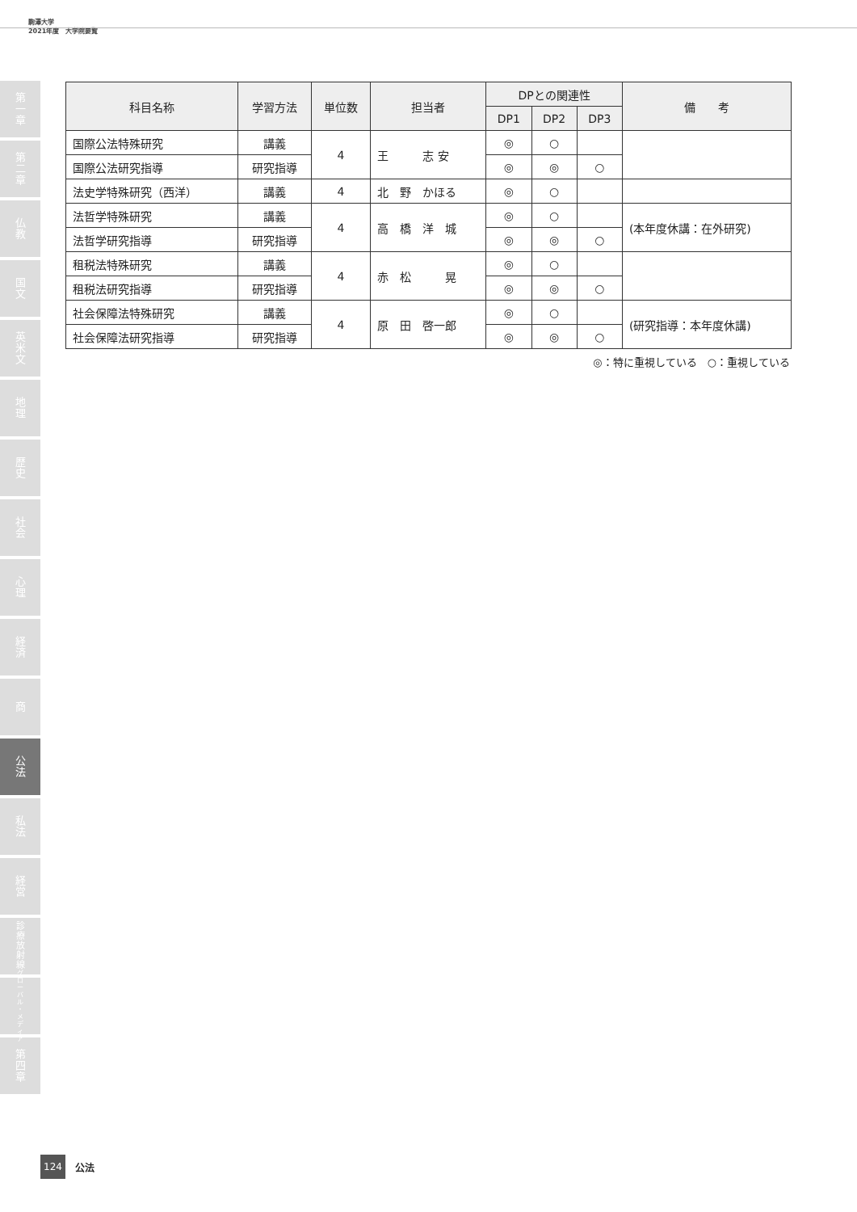駒澤大学
2021年度　大学院要覧
第
一
章
第
二
章
仏
教
国
文
英
米
文
地
理
歴
史
社
会
心
理
経
済
商
公
法
私
法
経
営
診
療
放
射
線
グ
ロ
ー
バ
ル
・
メ
デ
ィ
ア
第
四
章
| 科目名称 | 学習方法 | 単位数 | 担当者 | DPとの関連性 | | | 備 考 |
| --- | --- | --- | --- | --- | --- | --- | --- |
| | | | | DP1 | DP2 | DP3 | |
| 国際公法特殊研究 | 講義 | 4 | 王 志 安 | ◎ | ○ | | |
| 国際公法研究指導 | 研究指導 | | | ◎ | ◎ | ○ | |
| 法史学特殊研究（西洋） | 講義 | 4 | 北 野 かほる | ◎ | ○ | | |
| 法哲学特殊研究 | 講義 | 4 | 高 橋 洋 城 | ◎ | ○ | | (本年度休講：在外研究) |
| 法哲学研究指導 | 研究指導 | | | ◎ | ◎ | ○ | |
| 租税法特殊研究 | 講義 | 4 | 赤 松 晃 | ◎ | ○ | | |
| 租税法研究指導 | 研究指導 | | | ◎ | ◎ | ○ | |
| 社会保障法特殊研究 | 講義 | 4 | 原 田 啓一郎 | ◎ | ○ | | (研究指導：本年度休講) |
| 社会保障法研究指導 | 研究指導 | | | ◎ | ◎ | ○ | |
◎：特に重視している　○：重視している
124 公法